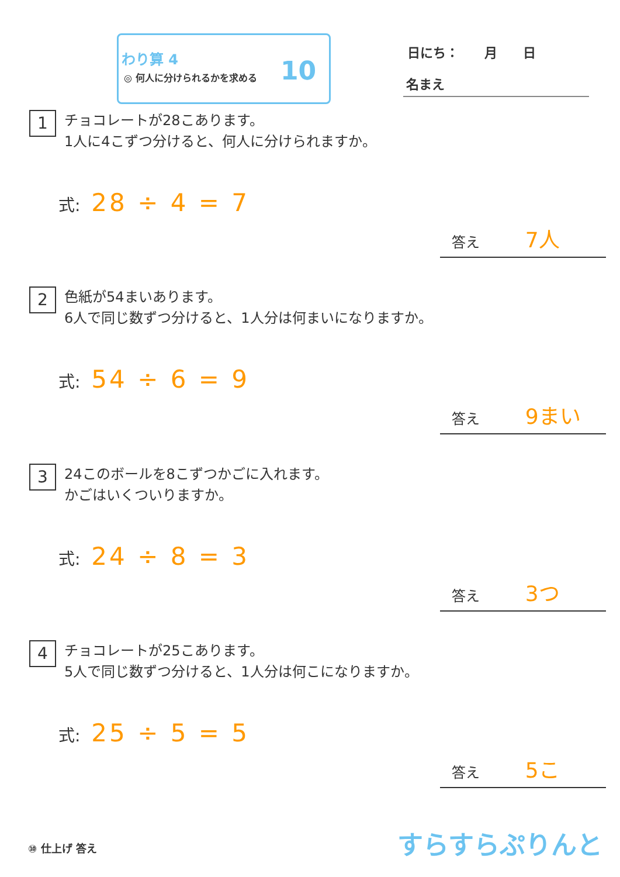わり算 4
◎ 何人に分けられるかを求める 10
日にち：　　月　　日
名まえ
1 チョコレートが28こあります。
1人に4こずつ分けると、何人に分けられますか。
式: 28 ÷ 4 = 7
答え 7人
2 色紙が54まいあります。
6人で同じ数ずつ分けると、1人分は何まいになりますか。
式: 54 ÷ 6 = 9
答え 9まい
3 24このボールを8こずつかごに入れます。
かごはいくついりますか。
式: 24 ÷ 8 = 3
答え 3つ
4 チョコレートが25こあります。
5人で同じ数ずつ分けると、1人分は何こになりますか。
式: 25 ÷ 5 = 5
答え 5こ
⑩ 仕上げ 答え すらすらぷりんと